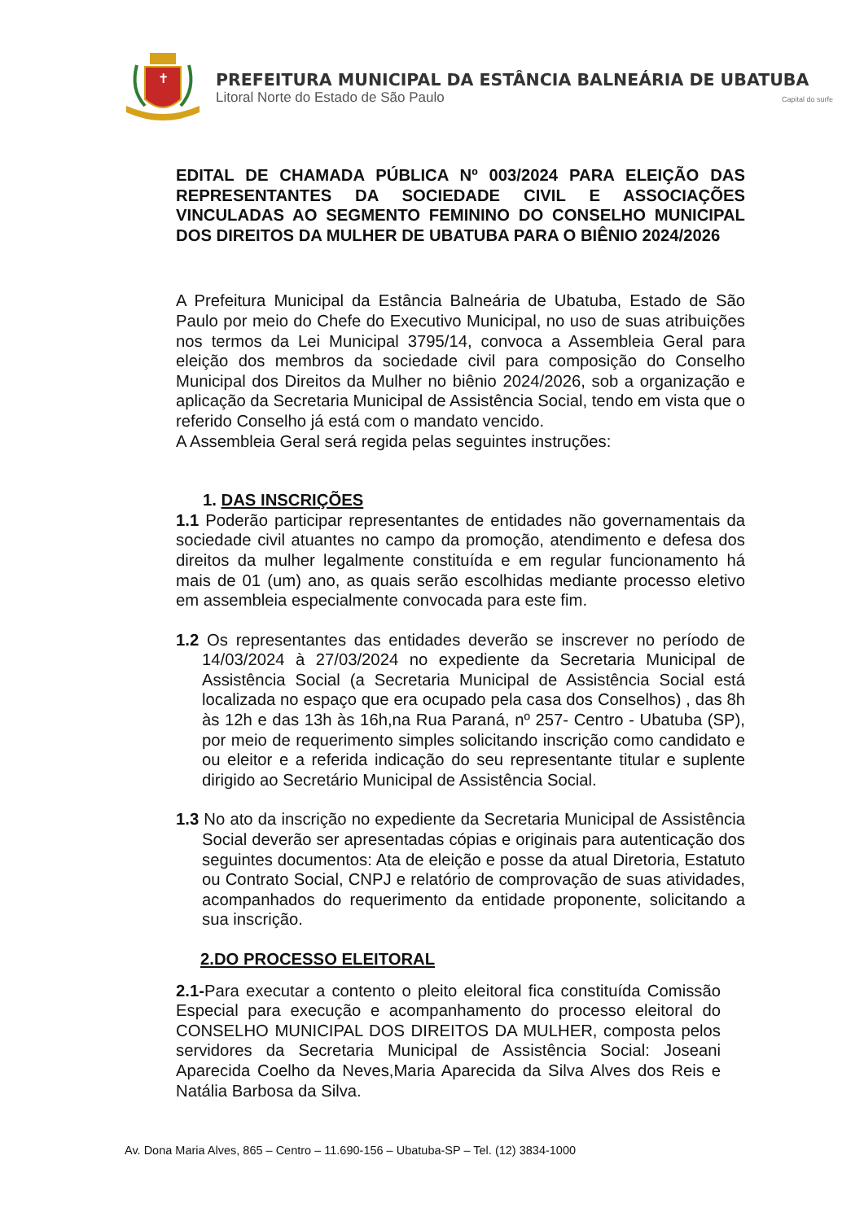✝
PREFEITURA MUNICIPAL DA ESTÂNCIA BALNEÁRIA DE UBATUBA
Litoral Norte do Estado de São Paulo Capital do surfe
EDITAL DE CHAMADA PÚBLICA Nº 003/2024 PARA ELEIÇÃO DAS REPRESENTANTES DA SOCIEDADE CIVIL E ASSOCIAÇÕES VINCULADAS AO SEGMENTO FEMININO DO CONSELHO MUNICIPAL DOS DIREITOS DA MULHER DE UBATUBA PARA O BIÊNIO 2024/2026
A Prefeitura Municipal da Estância Balneária de Ubatuba, Estado de São Paulo por meio do Chefe do Executivo Municipal, no uso de suas atribuições nos termos da Lei Municipal 3795/14, convoca a Assembleia Geral para eleição dos membros da sociedade civil para composição do Conselho Municipal dos Direitos da Mulher no biênio 2024/2026, sob a organização e aplicação da Secretaria Municipal de Assistência Social, tendo em vista que o referido Conselho já está com o mandato vencido.
A Assembleia Geral será regida pelas seguintes instruções:
1. DAS INSCRIÇÕES
1.1 Poderão participar representantes de entidades não governamentais da sociedade civil atuantes no campo da promoção, atendimento e defesa dos direitos da mulher legalmente constituída e em regular funcionamento há mais de 01 (um) ano, as quais serão escolhidas mediante processo eletivo em assembleia especialmente convocada para este fim.
1.2 Os representantes das entidades deverão se inscrever no período de 14/03/2024 à 27/03/2024 no expediente da Secretaria Municipal de Assistência Social (a Secretaria Municipal de Assistência Social está localizada no espaço que era ocupado pela casa dos Conselhos) , das 8h às 12h e das 13h às 16h,na Rua Paraná, nº 257- Centro - Ubatuba (SP), por meio de requerimento simples solicitando inscrição como candidato e ou eleitor e a referida indicação do seu representante titular e suplente dirigido ao Secretário Municipal de Assistência Social.
1.3 No ato da inscrição no expediente da Secretaria Municipal de Assistência Social deverão ser apresentadas cópias e originais para autenticação dos seguintes documentos: Ata de eleição e posse da atual Diretoria, Estatuto ou Contrato Social, CNPJ e relatório de comprovação de suas atividades, acompanhados do requerimento da entidade proponente, solicitando a sua inscrição.
2.DO PROCESSO ELEITORAL
2.1-Para executar a contento o pleito eleitoral fica constituída Comissão Especial para execução e acompanhamento do processo eleitoral do CONSELHO MUNICIPAL DOS DIREITOS DA MULHER, composta pelos servidores da Secretaria Municipal de Assistência Social: Joseani Aparecida Coelho da Neves,Maria Aparecida da Silva Alves dos Reis e Natália Barbosa da Silva.
Av. Dona Maria Alves, 865 – Centro – 11.690-156 – Ubatuba-SP – Tel. (12) 3834-1000